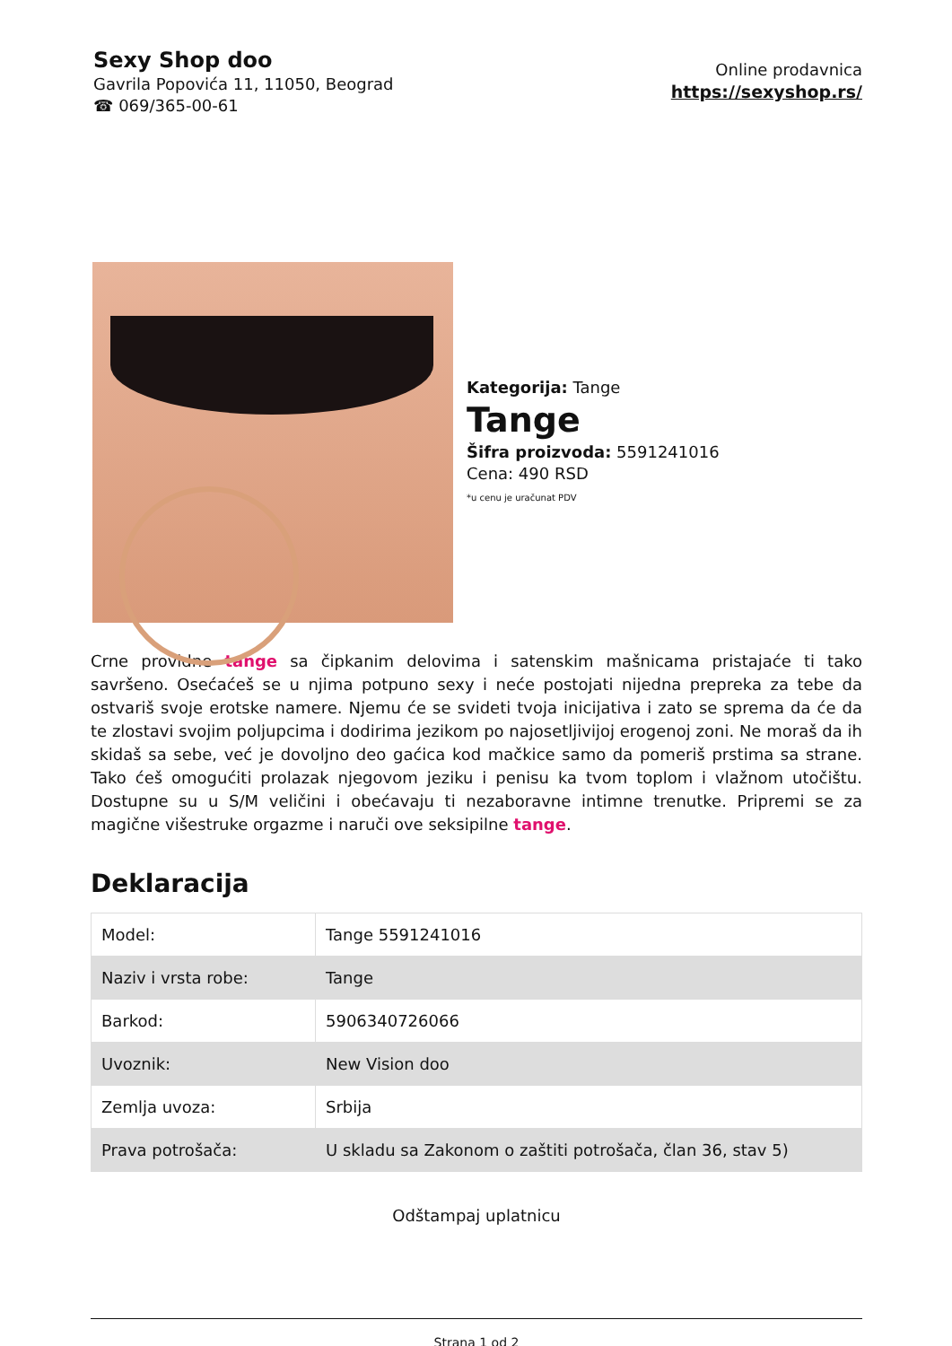Sexy Shop doo
Gavrila Popovića 11, 11050, Beograd
☎ 069/365-00-61
Online prodavnica
https://sexyshop.rs/
Kategorija: Tange
Tange
Šifra proizvoda: 5591241016
Cena: 490 RSD
*u cenu je uračunat PDV
Crne providne tange sa čipkanim delovima i satenskim mašnicama pristajaće ti tako savršeno. Osećaćeš se u njima potpuno sexy i neće postojati nijedna prepreka za tebe da ostvariš svoje erotske namere. Njemu će se svideti tvoja inicijativa i zato se sprema da će da te zlostavi svojim poljupcima i dodirima jezikom po najosetljivijoj erogenoj zoni. Ne moraš da ih skidaš sa sebe, već je dovoljno deo gaćica kod mačkice samo da pomeriš prstima sa strane. Tako ćeš omogućiti prolazak njegovom jeziku i penisu ka tvom toplom i vlažnom utočištu. Dostupne su u S/M veličini i obećavaju ti nezaboravne intimne trenutke. Pripremi se za magične višestruke orgazme i naruči ove seksipilne tange.
Deklaracija
| Model: | Tange 5591241016 |
| Naziv i vrsta robe: | Tange |
| Barkod: | 5906340726066 |
| Uvoznik: | New Vision doo |
| Zemlja uvoza: | Srbija |
| Prava potrošača: | U skladu sa Zakonom o zaštiti potrošača, član 36, stav 5) |
Odštampaj uplatnicu
Strana 1 od 2